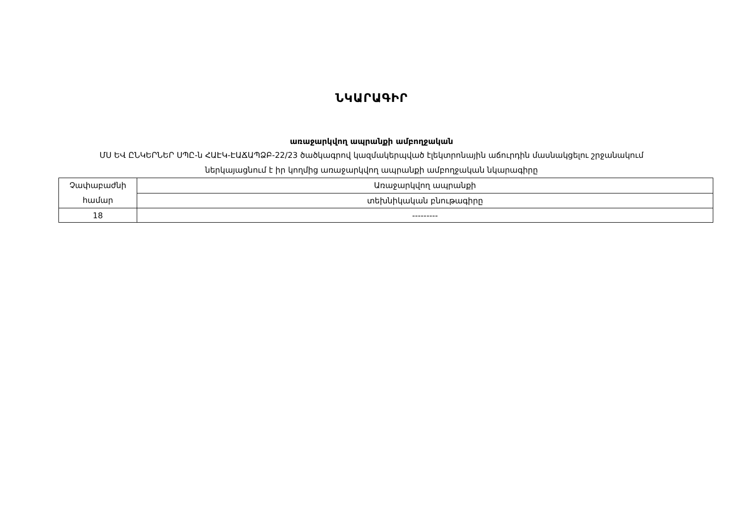ՆԿԱՐԱԳԻՐ
առաջարկվող ապրանքի ամբողջական
ՄՍ ԵՎ ԸՆԿԵՐՆԵՐ ՍՊԸ-ն ՀԱԷԿ-ԷԱՃԱՊՁԲ-22/23 ծածկագրով կազմակերպված էլեկտրոնային աճուրդին մասնակցելու շրջանակում
ներկայացնում է իր կողմից առաջարկվող ապրանքի ամբողջական նկարագիրը
| Չափաբաժնի համար | Առաջարկվող ապրանքի |
| | տեխնիկական բնութագիրը |
| 18 | --------- |